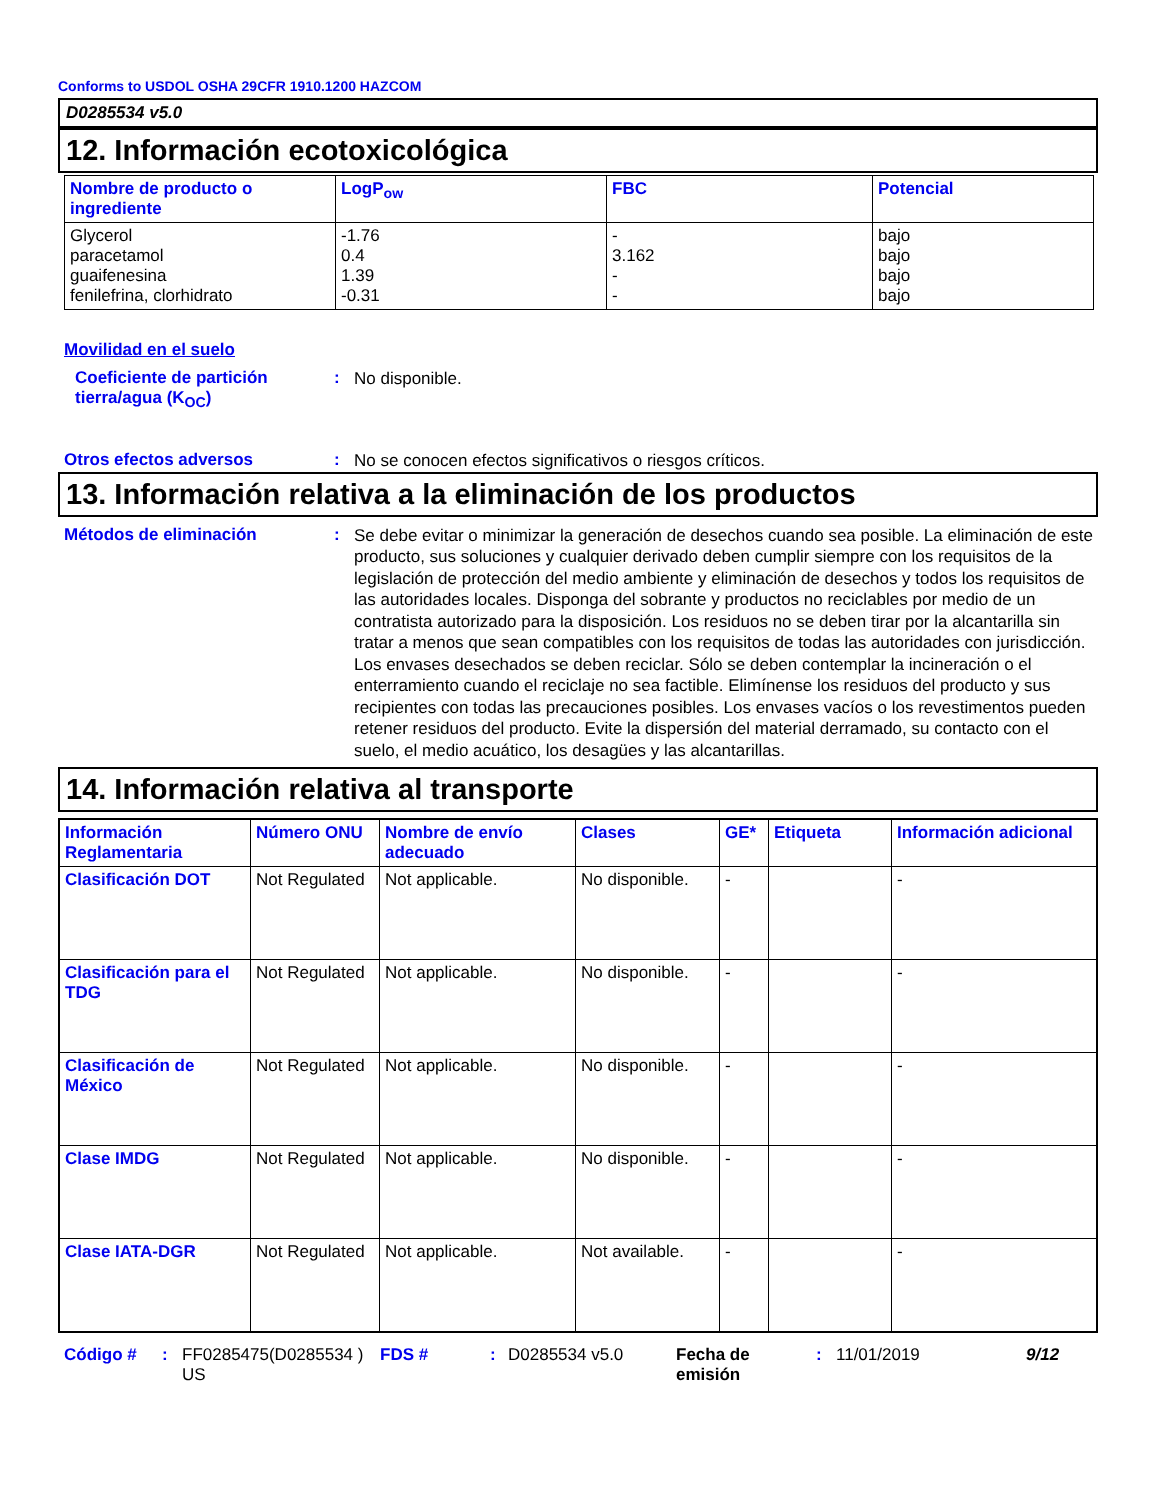Conforms to USDOL OSHA 29CFR 1910.1200 HAZCOM
D0285534 v5.0
12. Información ecotoxicológica
| Nombre de producto o ingrediente | LogP<sub>ow</sub> | FBC | Potencial |
| --- | --- | --- | --- |
| Glycerol paracetamol guaifenesina fenilefrina, clorhidrato | -1.76 0.4 1.39 -0.31 | - 3.162 - - | bajo bajo bajo bajo |
Movilidad en el suelo
Coeficiente de partición tierra/agua (K<sub>OC</sub>)
:
No disponible.
Otros efectos adversos :
No se conocen efectos significativos o riesgos críticos.
13. Información relativa a la eliminación de los productos
Métodos de eliminación :
Se debe evitar o minimizar la generación de desechos cuando sea posible. La eliminación de este producto, sus soluciones y cualquier derivado deben cumplir siempre con los requisitos de la legislación de protección del medio ambiente y eliminación de desechos y todos los requisitos de las autoridades locales. Disponga del sobrante y productos no reciclables por medio de un contratista autorizado para la disposición. Los residuos no se deben tirar por la alcantarilla sin tratar a menos que sean compatibles con los requisitos de todas las autoridades con jurisdicción. Los envases desechados se deben reciclar. Sólo se deben contemplar la incineración o el enterramiento cuando el reciclaje no sea factible. Elimínense los residuos del producto y sus recipientes con todas las precauciones posibles. Los envases vacíos o los revestimentos pueden retener residuos del producto. Evite la dispersión del material derramado, su contacto con el suelo, el medio acuático, los desagües y las alcantarillas.
14. Información relativa al transporte
| Información Reglamentaria | Número ONU | Nombre de envío adecuado | Clases | GE* | Etiqueta | Información adicional |
| --- | --- | --- | --- | --- | --- | --- |
| Clasificación DOT | Not Regulated | Not applicable. | No disponible. | - | | - |
| Clasificación para el TDG | Not Regulated | Not applicable. | No disponible. | - | | - |
| Clasificación de México | Not Regulated | Not applicable. | No disponible. | - | | - |
| Clase IMDG | Not Regulated | Not applicable. | No disponible. | - | | - |
| Clase IATA-DGR | Not Regulated | Not applicable. | Not available. | - | | - |
Código # : FF0285475(D0285534 ) US
FDS # : D0285534 v5.0 Fecha de emisión
: 11/01/2019 9/12